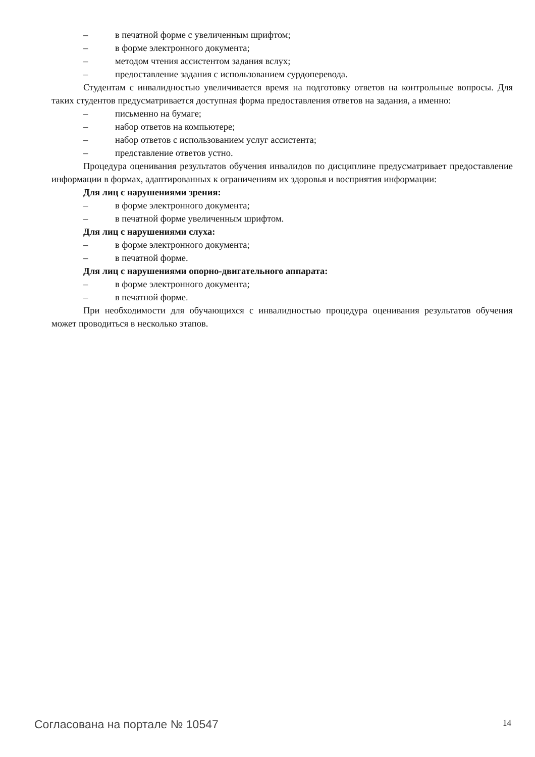– в печатной форме с увеличенным шрифтом;
– в форме электронного документа;
– методом чтения ассистентом задания вслух;
– предоставление задания с использованием сурдоперевода.
Студентам с инвалидностью увеличивается время на подготовку ответов на контрольные вопросы. Для таких студентов предусматривается доступная форма предоставления ответов на задания, а именно:
– письменно на бумаге;
– набор ответов на компьютере;
– набор ответов с использованием услуг ассистента;
– представление ответов устно.
Процедура оценивания результатов обучения инвалидов по дисциплине предусматривает предоставление информации в формах, адаптированных к ограничениям их здоровья и восприятия информации:
Для лиц с нарушениями зрения:
– в форме электронного документа;
– в печатной форме увеличенным шрифтом.
Для лиц с нарушениями слуха:
– в форме электронного документа;
– в печатной форме.
Для лиц с нарушениями опорно-двигательного аппарата:
– в форме электронного документа;
– в печатной форме.
При необходимости для обучающихся с инвалидностью процедура оценивания результатов обучения может проводиться в несколько этапов.
Согласована на портале № 10547 14